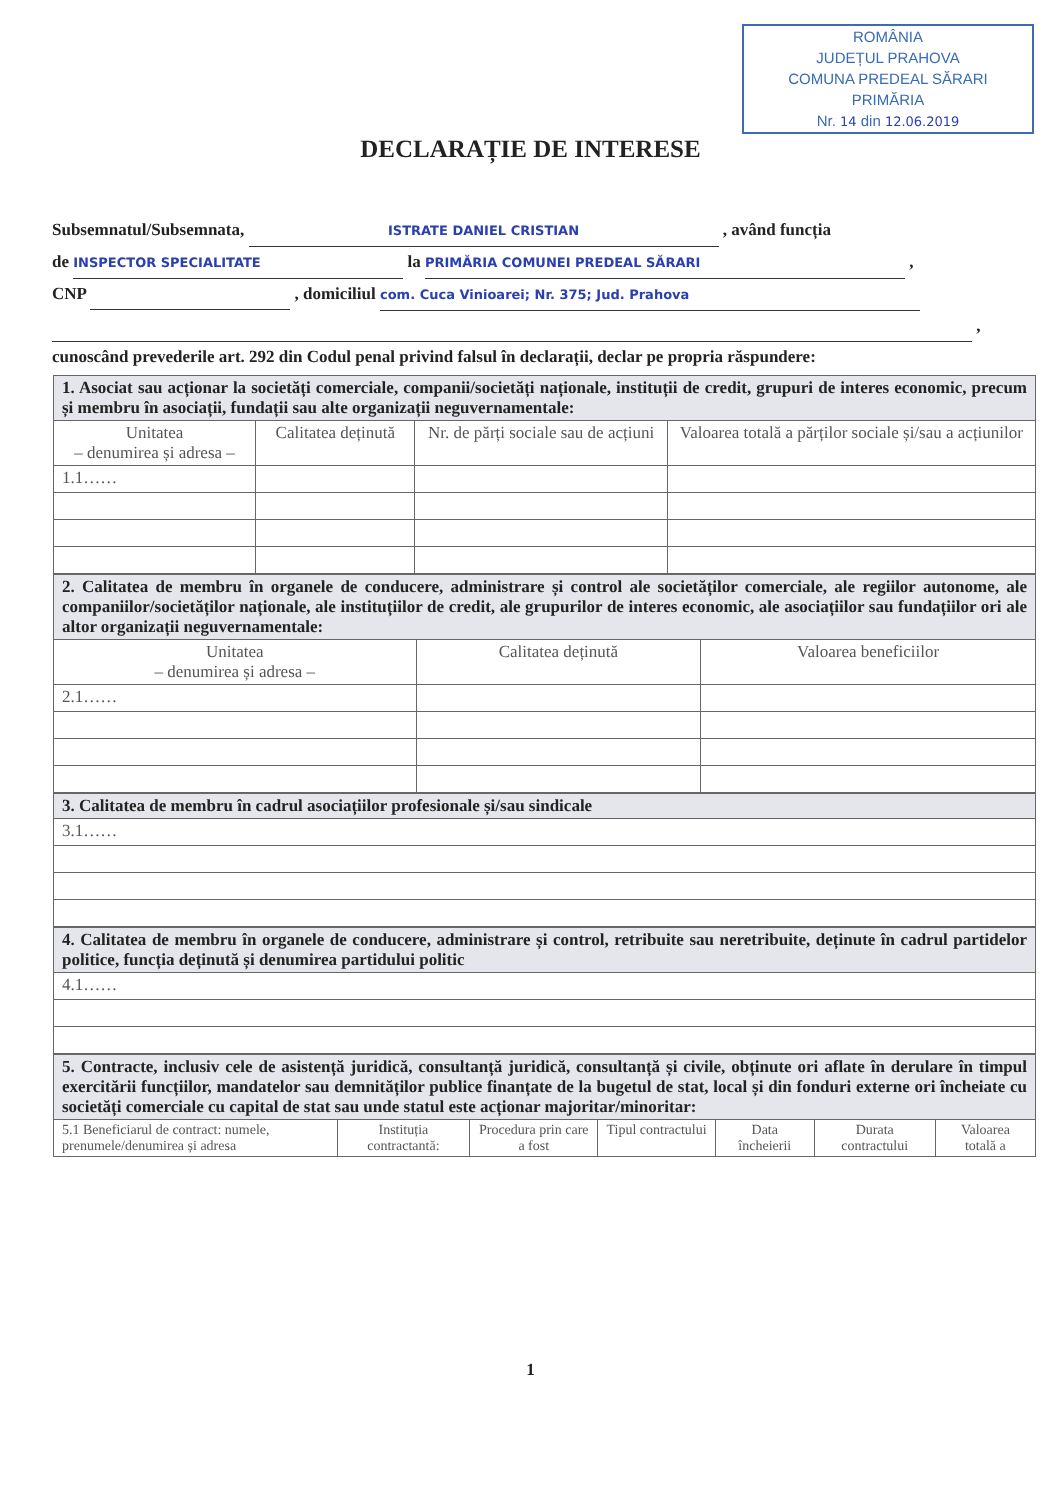ROMÂNIA
JUDEȚUL PRAHOVA
COMUNA PREDEAL SĂRARI
PRIMĂRIA
Nr. 14 din 12.06.2019
DECLARAȚIE DE INTERESE
Subsemnatul/Subsemnata, ISTRATE DANIEL CRISTIAN , având funcția
de INSPECTOR SPECIALITATE la PRIMĂRIA COMUNEI PREDEAL SĂRARI ,
CNP , domiciliul com. Cuca Vinioarei; Nr. 375; Jud. Prahova
,
cunoscând prevederile art. 292 din Codul penal privind falsul în declarații, declar pe propria răspundere:
| 1. Asociat sau acționar la societăți comerciale, companii/societăți naționale, instituții de credit, grupuri de interes economic, precum și membru în asociații, fundații sau alte organizații neguvernamentale: | | | |
| Unitatea – denumirea și adresa – | Calitatea deținută | Nr. de părți sociale sau de acțiuni | Valoarea totală a părților sociale și/sau a acțiunilor |
| 1.1…… | | | |
| 2. Calitatea de membru în organele de conducere, administrare și control ale societăților comerciale, ale regiilor autonome, ale companiilor/societăților naționale, ale instituțiilor de credit, ale grupurilor de interes economic, ale asociațiilor sau fundațiilor ori ale altor organizații neguvernamentale: | | |
| Unitatea – denumirea și adresa – | Calitatea deținută | Valoarea beneficiilor |
| 2.1…… | | |
| 3. Calitatea de membru în cadrul asociațiilor profesionale și/sau sindicale |
| 3.1…… |
| 4. Calitatea de membru în organele de conducere, administrare și control, retribuite sau neretribuite, deținute în cadrul partidelor politice, funcția deținută și denumirea partidului politic |
| 4.1…… |
| 5. Contracte, inclusiv cele de asistență juridică, consultanță juridică, consultanță și civile, obținute ori aflate în derulare în timpul exercitării funcțiilor, mandatelor sau demnităților publice finanțate de la bugetul de stat, local și din fonduri externe ori încheiate cu societăți comerciale cu capital de stat sau unde statul este acționar majoritar/minoritar: | | | | | | |
| 5.1 Beneficiarul de contract: numele, prenumele/denumirea și adresa | Instituția contractantă: | Procedura prin care a fost | Tipul contractului | Data încheierii | Durata contractului | Valoarea totală a |
1